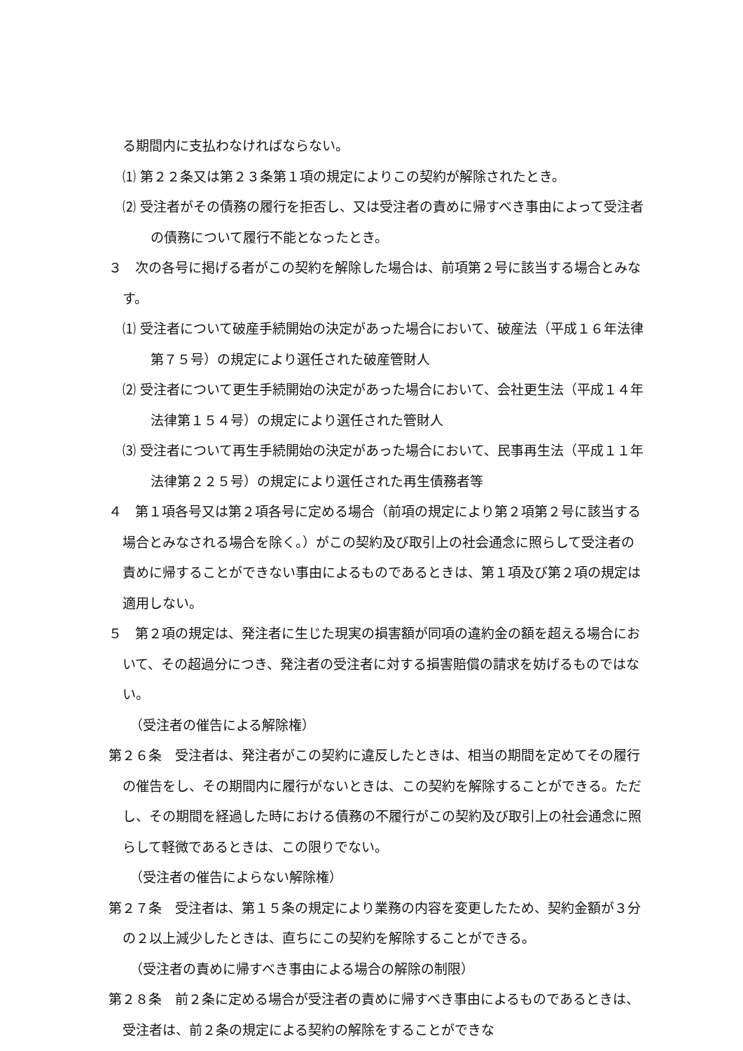る期間内に支払わなければならない。
⑴ 第２２条又は第２３条第１項の規定によりこの契約が解除されたとき。
⑵ 受注者がその債務の履行を拒否し、又は受注者の責めに帰すべき事由によって受注者の債務について履行不能となったとき。
３　次の各号に掲げる者がこの契約を解除した場合は、前項第２号に該当する場合とみなす。
⑴ 受注者について破産手続開始の決定があった場合において、破産法（平成１６年法律第７５号）の規定により選任された破産管財人
⑵ 受注者について更生手続開始の決定があった場合において、会社更生法（平成１４年法律第１５４号）の規定により選任された管財人
⑶ 受注者について再生手続開始の決定があった場合において、民事再生法（平成１１年法律第２２５号）の規定により選任された再生債務者等
４　第１項各号又は第２項各号に定める場合（前項の規定により第２項第２号に該当する場合とみなされる場合を除く。）がこの契約及び取引上の社会通念に照らして受注者の責めに帰することができない事由によるものであるときは、第１項及び第２項の規定は適用しない。
５　第２項の規定は、発注者に生じた現実の損害額が同項の違約金の額を超える場合において、その超過分につき、発注者の受注者に対する損害賠償の請求を妨げるものではない。
（受注者の催告による解除権）
第２６条　受注者は、発注者がこの契約に違反したときは、相当の期間を定めてその履行の催告をし、その期間内に履行がないときは、この契約を解除することができる。ただし、その期間を経過した時における債務の不履行がこの契約及び取引上の社会通念に照らして軽微であるときは、この限りでない。
（受注者の催告によらない解除権）
第２７条　受注者は、第１５条の規定により業務の内容を変更したため、契約金額が３分の２以上減少したときは、直ちにこの契約を解除することができる。
（受注者の責めに帰すべき事由による場合の解除の制限）
第２８条　前２条に定める場合が受注者の責めに帰すべき事由によるものであるときは、受注者は、前２条の規定による契約の解除をすることができな